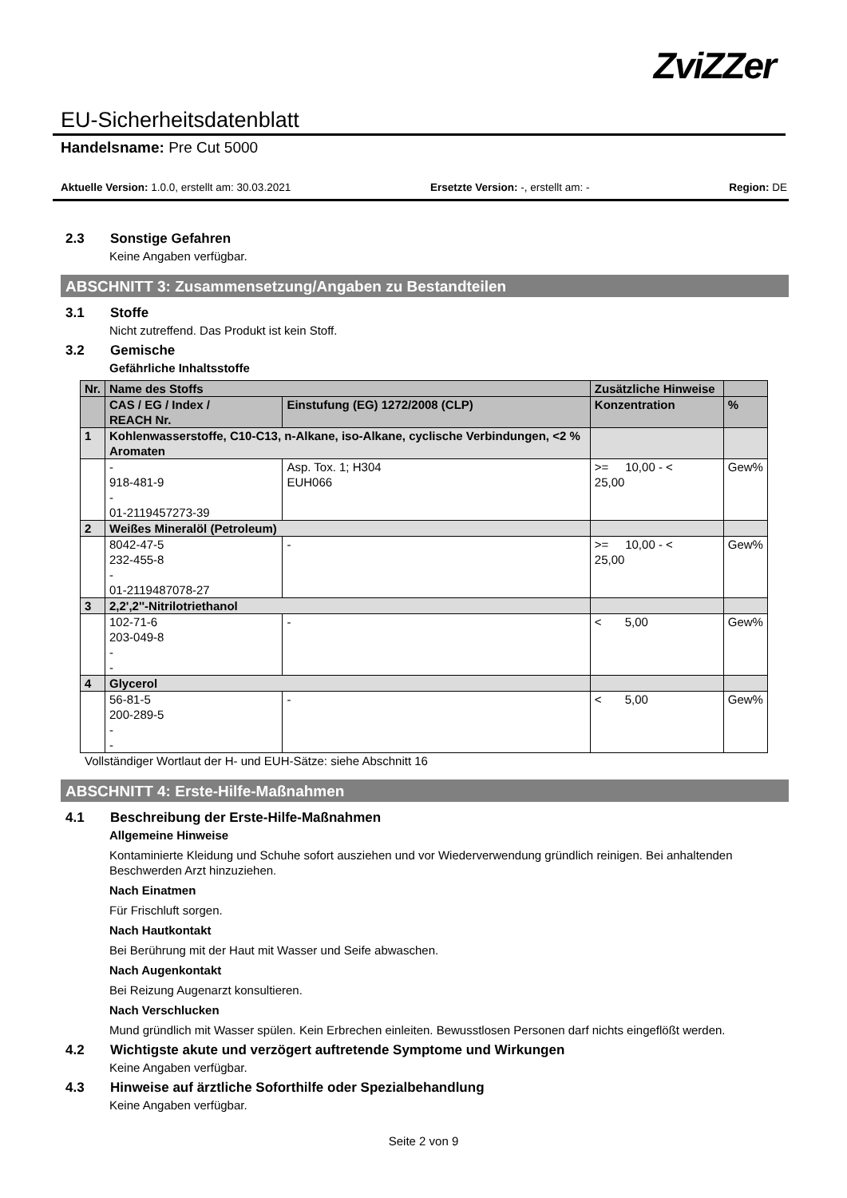EU-Sicherheitsdatenblatt
ZviZZer
Handelsname: Pre Cut 5000
Aktuelle Version: 1.0.0, erstellt am: 30.03.2021 Ersetzte Version: -, erstellt am: - Region: DE
2.3 Sonstige Gefahren
Keine Angaben verfügbar.
ABSCHNITT 3: Zusammensetzung/Angaben zu Bestandteilen
3.1 Stoffe
Nicht zutreffend. Das Produkt ist kein Stoff.
3.2 Gemische
Gefährliche Inhaltsstoffe
| Nr. | Name des Stoffs | | Zusätzliche Hinweise | |
| --- | --- | --- | --- | --- |
| | CAS / EG / Index / REACH Nr. | Einstufung (EG) 1272/2008 (CLP) | Konzentration | % |
| 1 | Kohlenwasserstoffe, C10-C13, n-Alkane, iso-Alkane, cyclische Verbindungen, <2 % Aromaten | | | |
| | - 918-481-9 - 01-2119457273-39 | Asp. Tox. 1; H304 EUH066 | >= 10,00 - < 25,00 | Gew% |
| 2 | Weißes Mineralöl (Petroleum) | | | |
| | 8042-47-5 232-455-8 - 01-2119487078-27 | - | >= 10,00 - < 25,00 | Gew% |
| 3 | 2,2',2''-Nitrilotriethanol | | | |
| | 102-71-6 203-049-8 - - | - | < 5,00 | Gew% |
| 4 | Glycerol | | | |
| | 56-81-5 200-289-5 - - | - | < 5,00 | Gew% |
Vollständiger Wortlaut der H- und EUH-Sätze: siehe Abschnitt 16
ABSCHNITT 4: Erste-Hilfe-Maßnahmen
4.1 Beschreibung der Erste-Hilfe-Maßnahmen
Allgemeine Hinweise
Kontaminierte Kleidung und Schuhe sofort ausziehen und vor Wiederverwendung gründlich reinigen. Bei anhaltenden Beschwerden Arzt hinzuziehen.
Nach Einatmen
Für Frischluft sorgen.
Nach Hautkontakt
Bei Berührung mit der Haut mit Wasser und Seife abwaschen.
Nach Augenkontakt
Bei Reizung Augenarzt konsultieren.
Nach Verschlucken
Mund gründlich mit Wasser spülen. Kein Erbrechen einleiten. Bewusstlosen Personen darf nichts eingeflößt werden.
4.2 Wichtigste akute und verzögert auftretende Symptome und Wirkungen
Keine Angaben verfügbar.
4.3 Hinweise auf ärztliche Soforthilfe oder Spezialbehandlung
Keine Angaben verfügbar.
Seite 2 von 9